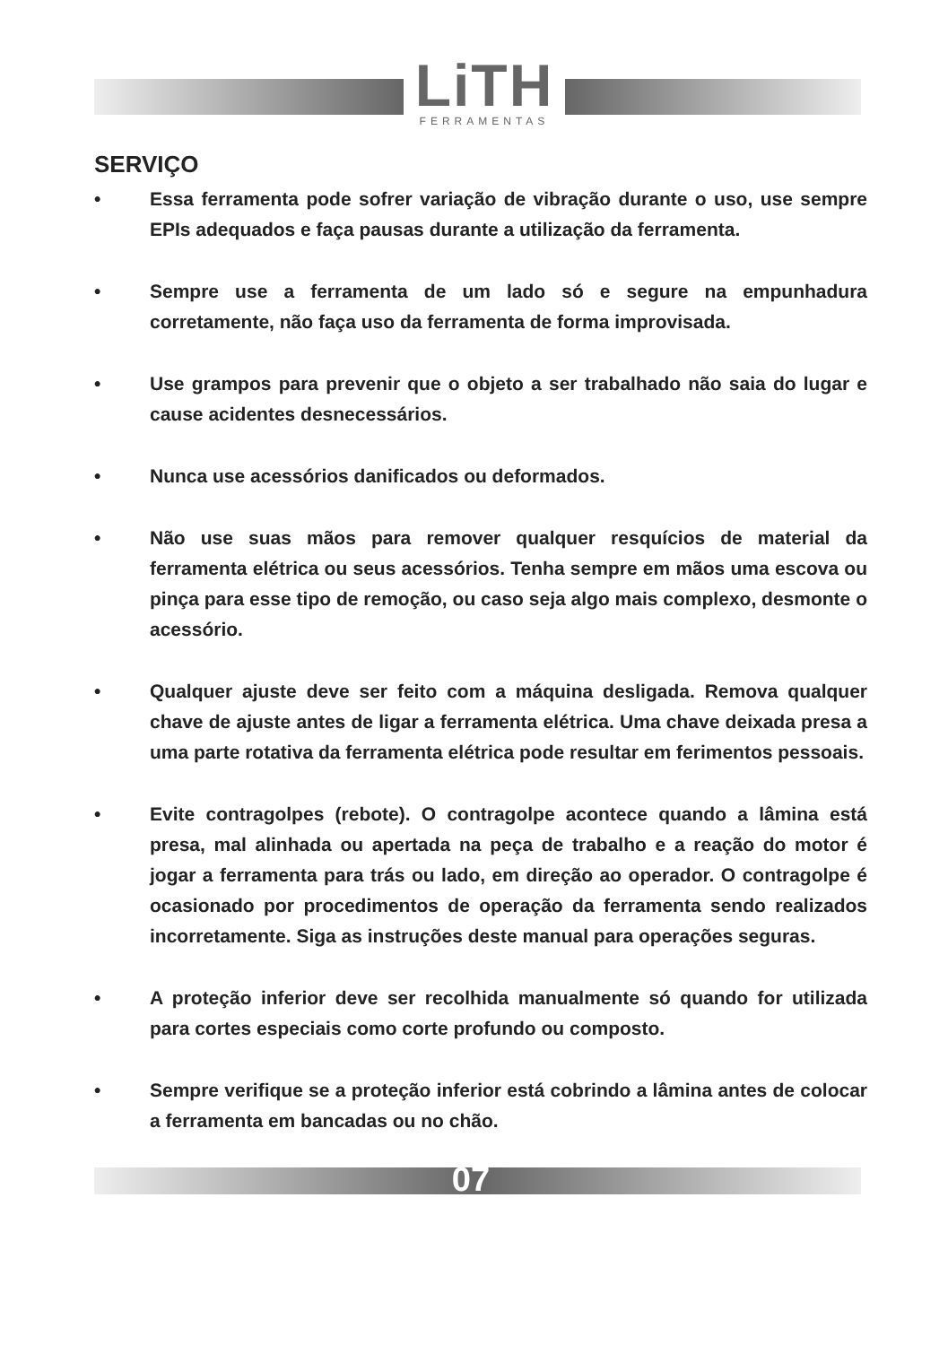LiTH
FERRAMENTAS
SERVIÇO
• Essa ferramenta pode sofrer variação de vibração durante o uso, use sempre EPIs adequados e faça pausas durante a utilização da ferramenta.
• Sempre use a ferramenta de um lado só e segure na empunhadura corretamente, não faça uso da ferramenta de forma improvisada.
• Use grampos para prevenir que o objeto a ser trabalhado não saia do lugar e cause acidentes desnecessários.
• Nunca use acessórios danificados ou deformados.
• Não use suas mãos para remover qualquer resquícios de material da ferramenta elétrica ou seus acessórios. Tenha sempre em mãos uma escova ou pinça para esse tipo de remoção, ou caso seja algo mais complexo, desmonte o acessório.
• Qualquer ajuste deve ser feito com a máquina desligada. Remova qualquer chave de ajuste antes de ligar a ferramenta elétrica. Uma chave deixada presa a uma parte rotativa da ferramenta elétrica pode resultar em ferimentos pessoais.
• Evite contragolpes (rebote). O contragolpe acontece quando a lâmina está presa, mal alinhada ou apertada na peça de trabalho e a reação do motor é jogar a ferramenta para trás ou lado, em direção ao operador. O contragolpe é ocasionado por procedimentos de operação da ferramenta sendo realizados incorretamente. Siga as instruções deste manual para operações seguras.
• A proteção inferior deve ser recolhida manualmente só quando for utilizada para cortes especiais como corte profundo ou composto.
• Sempre verifique se a proteção inferior está cobrindo a lâmina antes de colocar a ferramenta em bancadas ou no chão.
07